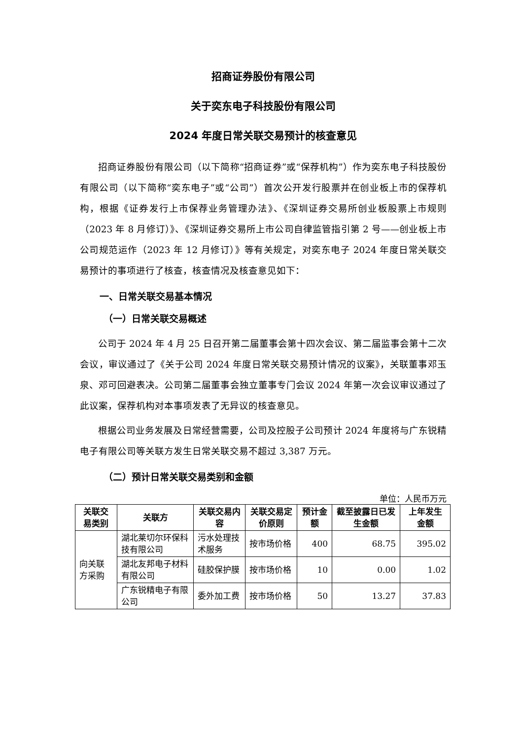招商证券股份有限公司
关于奕东电子科技股份有限公司
2024 年度日常关联交易预计的核查意见
招商证券股份有限公司（以下简称“招商证券”或“保荐机构”）作为奕东电子科技股份有限公司（以下简称“奕东电子”或“公司”）首次公开发行股票并在创业板上市的保荐机构，根据《证券发行上市保荐业务管理办法》、《深圳证券交易所创业板股票上市规则（2023 年 8 月修订）》、《深圳证券交易所上市公司自律监管指引第 2 号——创业板上市公司规范运作（2023 年 12 月修订）》等有关规定，对奕东电子 2024 年度日常关联交易预计的事项进行了核查，核查情况及核查意见如下：
一、日常关联交易基本情况
（一）日常关联交易概述
公司于 2024 年 4 月 25 日召开第二届董事会第十四次会议、第二届监事会第十二次会议，审议通过了《关于公司 2024 年度日常关联交易预计情况的议案》，关联董事邓玉泉、邓可回避表决。公司第二届董事会独立董事专门会议 2024 年第一次会议审议通过了此议案，保荐机构对本事项发表了无异议的核查意见。
根据公司业务发展及日常经营需要，公司及控股子公司预计 2024 年度将与广东锐精电子有限公司等关联方发生日常关联交易不超过 3,387 万元。
（二）预计日常关联交易类别和金额
单位：人民币万元
| 关联交易类别 | 关联方 | 关联交易内容 | 关联交易定价原则 | 预计金额 | 截至披露日已发生金额 | 上年发生金额 |
| --- | --- | --- | --- | --- | --- | --- |
| 向关联方采购 | 湖北莱切尔环保科技有限公司 | 污水处理技术服务 | 按市场价格 | 400 | 68.75 | 395.02 |
| | 湖北友邦电子材料有限公司 | 硅胶保护膜 | 按市场价格 | 10 | 0.00 | 1.02 |
| | 广东锐精电子有限公司 | 委外加工费 | 按市场价格 | 50 | 13.27 | 37.83 |